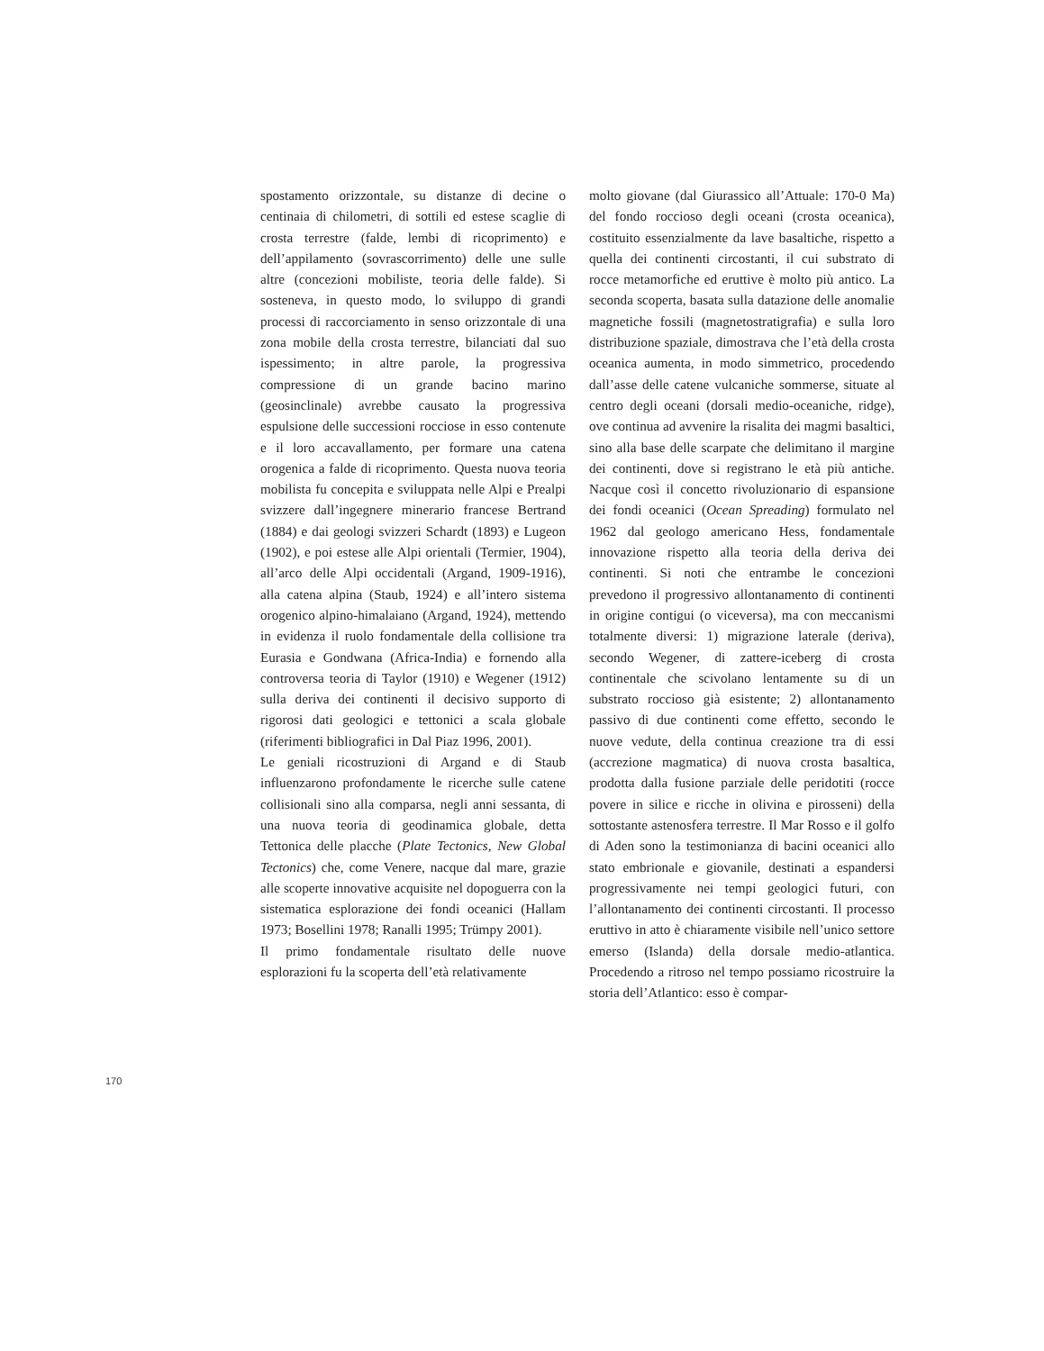spostamento orizzontale, su distanze di decine o centinaia di chilometri, di sottili ed estese scaglie di crosta terrestre (falde, lembi di ricoprimento) e dell’appilamento (sovrascorrimento) delle une sulle altre (concezioni mobiliste, teoria delle falde). Si sosteneva, in questo modo, lo sviluppo di grandi processi di raccorciamento in senso orizzontale di una zona mobile della crosta terrestre, bilanciati dal suo ispessimento; in altre parole, la progressiva compressione di un grande bacino marino (geosinclinale) avrebbe causato la progressiva espulsione delle successioni rocciose in esso contenute e il loro accavallamento, per formare una catena orogenica a falde di ricoprimento. Questa nuova teoria mobilista fu concepita e sviluppata nelle Alpi e Prealpi svizzere dall’ingegnere minerario francese Bertrand (1884) e dai geologi svizzeri Schardt (1893) e Lugeon (1902), e poi estese alle Alpi orientali (Termier, 1904), all’arco delle Alpi occidentali (Argand, 1909-1916), alla catena alpina (Staub, 1924) e all’intero sistema orogenico alpino-himalaiano (Argand, 1924), mettendo in evidenza il ruolo fondamentale della collisione tra Eurasia e Gondwana (Africa-India) e fornendo alla controversa teoria di Taylor (1910) e Wegener (1912) sulla deriva dei continenti il decisivo supporto di rigorosi dati geologici e tettonici a scala globale (riferimenti bibliografici in Dal Piaz 1996, 2001).
Le geniali ricostruzioni di Argand e di Staub influenzarono profondamente le ricerche sulle catene collisionali sino alla comparsa, negli anni sessanta, di una nuova teoria di geodinamica globale, detta Tettonica delle placche (Plate Tectonics, New Global Tectonics) che, come Venere, nacque dal mare, grazie alle scoperte innovative acquisite nel dopoguerra con la sistematica esplorazione dei fondi oceanici (Hallam 1973; Bosellini 1978; Ranalli 1995; Trümpy 2001).
Il primo fondamentale risultato delle nuove esplorazioni fu la scoperta dell’età relativamente
molto giovane (dal Giurassico all’Attuale: 170-0 Ma) del fondo roccioso degli oceani (crosta oceanica), costituito essenzialmente da lave basaltiche, rispetto a quella dei continenti circostanti, il cui substrato di rocce metamorfiche ed eruttive è molto più antico. La seconda scoperta, basata sulla datazione delle anomalie magnetiche fossili (magnetostratigrafia) e sulla loro distribuzione spaziale, dimostrava che l’età della crosta oceanica aumenta, in modo simmetrico, procedendo dall’asse delle catene vulcaniche sommerse, situate al centro degli oceani (dorsali medio-oceaniche, ridge), ove continua ad avvenire la risalita dei magmi basaltici, sino alla base delle scarpate che delimitano il margine dei continenti, dove si registrano le età più antiche. Nacque così il concetto rivoluzionario di espansione dei fondi oceanici (Ocean Spreading) formulato nel 1962 dal geologo americano Hess, fondamentale innovazione rispetto alla teoria della deriva dei continenti. Si noti che entrambe le concezioni prevedono il progressivo allontanamento di continenti in origine contigui (o viceversa), ma con meccanismi totalmente diversi: 1) migrazione laterale (deriva), secondo Wegener, di zattere-iceberg di crosta continentale che scivolano lentamente su di un substrato roccioso già esistente; 2) allontanamento passivo di due continenti come effetto, secondo le nuove vedute, della continua creazione tra di essi (accrezione magmatica) di nuova crosta basaltica, prodotta dalla fusione parziale delle peridotiti (rocce povere in silice e ricche in olivina e pirosseni) della sottostante astenosfera terrestre. Il Mar Rosso e il golfo di Aden sono la testimonianza di bacini oceanici allo stato embrionale e giovanile, destinati a espandersi progressivamente nei tempi geologici futuri, con l’allontanamento dei continenti circostanti. Il processo eruttivo in atto è chiaramente visibile nell’unico settore emerso (Islanda) della dorsale medio-atlantica. Procedendo a ritroso nel tempo possiamo ricostruire la storia dell’Atlantico: esso è compar-
170